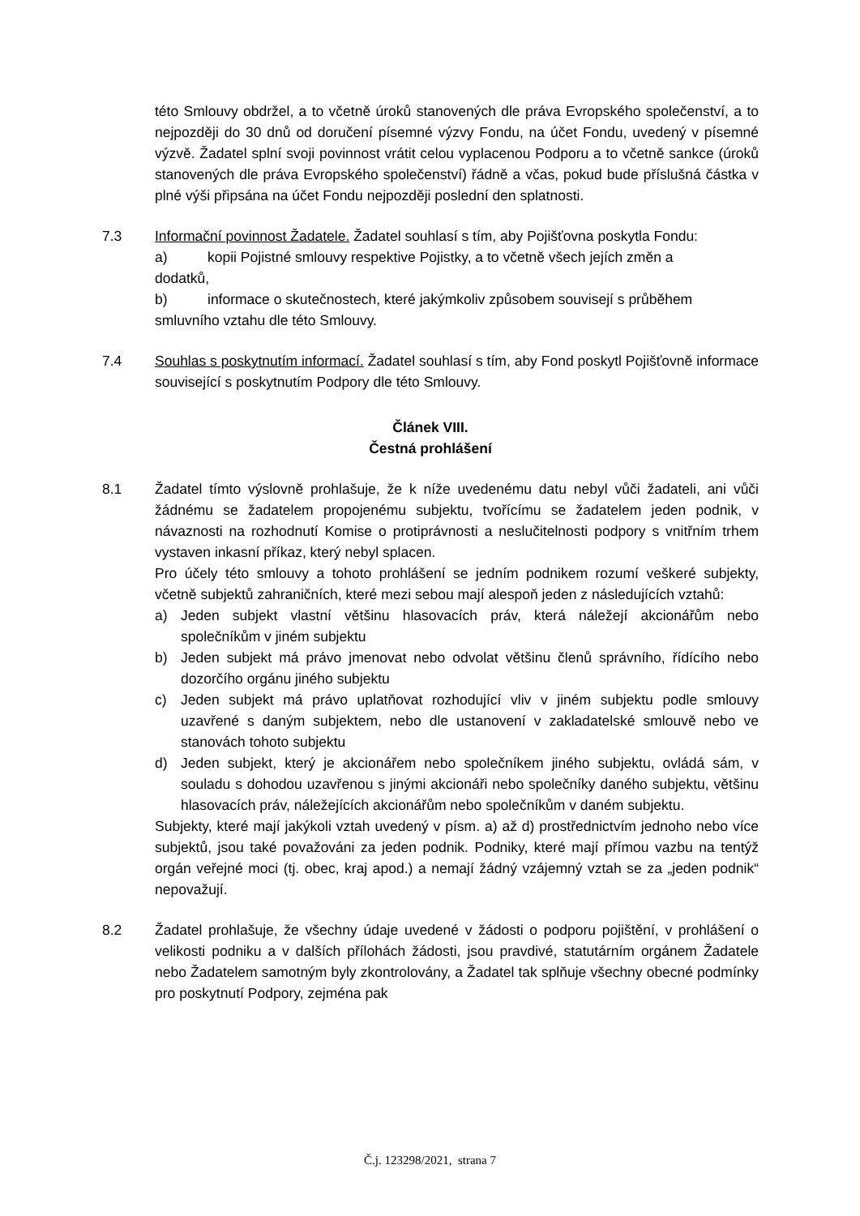této Smlouvy obdržel, a to včetně úroků stanovených dle práva Evropského společenství, a to nejpozději do 30 dnů od doručení písemné výzvy Fondu, na účet Fondu, uvedený v písemné výzvě. Žadatel splní svoji povinnost vrátit celou vyplacenou Podporu a to včetně sankce (úroků stanovených dle práva Evropského společenství) řádně a včas, pokud bude příslušná částka v plné výši připsána na účet Fondu nejpozději poslední den splatnosti.
7.3 Informační povinnost Žadatele. Žadatel souhlasí s tím, aby Pojišťovna poskytla Fondu:
a) kopii Pojistné smlouvy respektive Pojistky, a to včetně všech jejích změn a
dodatků,
b) informace o skutečnostech, které jakýmkoliv způsobem souvisejí s průběhem
smluvního vztahu dle této Smlouvy.
7.4 Souhlas s poskytnutím informací. Žadatel souhlasí s tím, aby Fond poskytl Pojišťovně informace související s poskytnutím Podpory dle této Smlouvy.
Článek VIII.
Čestná prohlášení
8.1 Žadatel tímto výslovně prohlašuje, že k níže uvedenému datu nebyl vůči žadateli, ani vůči žádnému se žadatelem propojenému subjektu, tvořícímu se žadatelem jeden podnik, v návaznosti na rozhodnutí Komise o protiprávnosti a neslučitelnosti podpory s vnitřním trhem vystaven inkasní příkaz, který nebyl splacen.
Pro účely této smlouvy a tohoto prohlášení se jedním podnikem rozumí veškeré subjekty, včetně subjektů zahraničních, které mezi sebou mají alespoň jeden z následujících vztahů:
a) Jeden subjekt vlastní většinu hlasovacích práv, která náležejí akcionářům nebo společníkům v jiném subjektu
b) Jeden subjekt má právo jmenovat nebo odvolat většinu členů správního, řídícího nebo dozorčího orgánu jiného subjektu
c) Jeden subjekt má právo uplatňovat rozhodující vliv v jiném subjektu podle smlouvy uzavřené s daným subjektem, nebo dle ustanovení v zakladatelské smlouvě nebo ve stanovách tohoto subjektu
d) Jeden subjekt, který je akcionářem nebo společníkem jiného subjektu, ovládá sám, v souladu s dohodou uzavřenou s jinými akcionáři nebo společníky daného subjektu, většinu hlasovacích práv, náležejících akcionářům nebo společníkům v daném subjektu.
Subjekty, které mají jakýkoli vztah uvedený v písm. a) až d) prostřednictvím jednoho nebo více subjektů, jsou také považováni za jeden podnik. Podniky, které mají přímou vazbu na tentýž orgán veřejné moci (tj. obec, kraj apod.) a nemají žádný vzájemný vztah se za „jeden podnik“ nepovažují.
8.2 Žadatel prohlašuje, že všechny údaje uvedené v žádosti o podporu pojištění, v prohlášení o velikosti podniku a v dalších přílohách žádosti, jsou pravdivé, statutárním orgánem Žadatele nebo Žadatelem samotným byly zkontrolovány, a Žadatel tak splňuje všechny obecné podmínky pro poskytnutí Podpory, zejména pak
Č.j. 123298/2021, strana 7